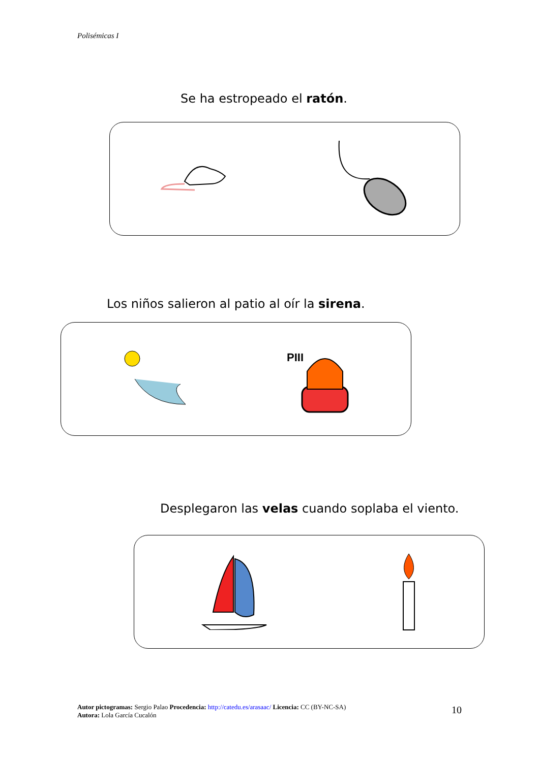Polisémicas I
Se ha estropeado el ratón.
Los niños salieron al patio al oír la sirena.
PIII
Desplegaron las velas cuando soplaba el viento.
Autor pictogramas: Sergio Palao Procedencia: http://catedu.es/arasaac/ Licencia: CC (BY-NC-SA)
Autora: Lola García Cucalón
10